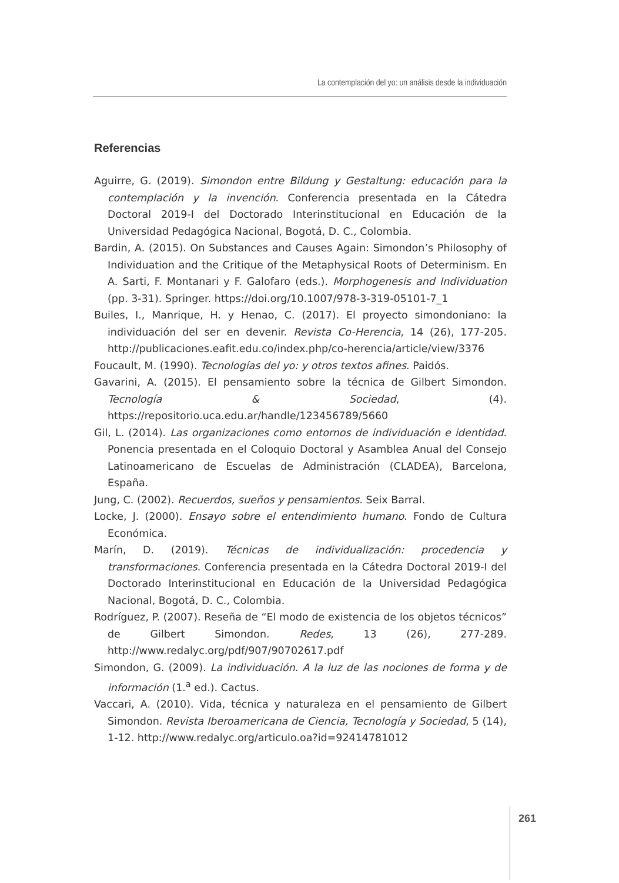La contemplación del yo: un análisis desde la individuación
Referencias
Aguirre, G. (2019). Simondon entre Bildung y Gestaltung: educación para la contemplación y la invención. Conferencia presentada en la Cátedra Doctoral 2019-I del Doctorado Interinstitucional en Educación de la Universidad Pedagógica Nacional, Bogotá, D. C., Colombia.
Bardin, A. (2015). On Substances and Causes Again: Simondon’s Philosophy of Individuation and the Critique of the Metaphysical Roots of Determinism. En A. Sarti, F. Montanari y F. Galofaro (eds.). Morphogenesis and Individuation (pp. 3-31). Springer. https://doi.org/10.1007/978-3-319-05101-7_1
Builes, I., Manrique, H. y Henao, C. (2017). El proyecto simondoniano: la individuación del ser en devenir. Revista Co-Herencia, 14 (26), 177-205. http://publicaciones.eafit.edu.co/index.php/co-herencia/article/view/3376
Foucault, M. (1990). Tecnologías del yo: y otros textos afines. Paidós.
Gavarini, A. (2015). El pensamiento sobre la técnica de Gilbert Simondon. Tecnología & Sociedad, (4). https://repositorio.uca.edu.ar/handle/123456789/5660
Gil, L. (2014). Las organizaciones como entornos de individuación e identidad. Ponencia presentada en el Coloquio Doctoral y Asamblea Anual del Consejo Latinoamericano de Escuelas de Administración (CLADEA), Barcelona, España.
Jung, C. (2002). Recuerdos, sueños y pensamientos. Seix Barral.
Locke, J. (2000). Ensayo sobre el entendimiento humano. Fondo de Cultura Económica.
Marín, D. (2019). Técnicas de individualización: procedencia y transformaciones. Conferencia presentada en la Cátedra Doctoral 2019-I del Doctorado Interinstitucional en Educación de la Universidad Pedagógica Nacional, Bogotá, D. C., Colombia.
Rodríguez, P. (2007). Reseña de “El modo de existencia de los objetos técnicos” de Gilbert Simondon. Redes, 13 (26), 277-289. http://www.redalyc.org/pdf/907/90702617.pdf
Simondon, G. (2009). La individuación. A la luz de las nociones de forma y de información (1.<sup>a</sup> ed.). Cactus.
Vaccari, A. (2010). Vida, técnica y naturaleza en el pensamiento de Gilbert Simondon. Revista Iberoamericana de Ciencia, Tecnología y Sociedad, 5 (14), 1-12. http://www.redalyc.org/articulo.oa?id=92414781012
261